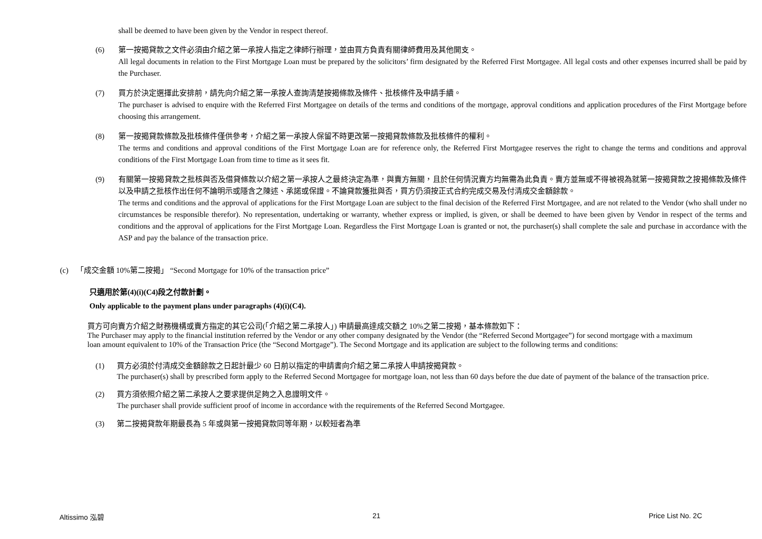shall be deemed to have been given by the Vendor in respect thereof.
(6) 第一按揭貸款之文件必須由介紹之第一承按人指定之律師行辦理，並由買方負責有關律師費用及其他開支。
All legal documents in relation to the First Mortgage Loan must be prepared by the solicitors’ firm designated by the Referred First Mortgagee. All legal costs and other expenses incurred shall be paid by the Purchaser.
(7) 買方於決定選擇此安排前，請先向介紹之第一承按人查詢清楚按揭條款及條件、批核條件及申請手續。
The purchaser is advised to enquire with the Referred First Mortgagee on details of the terms and conditions of the mortgage, approval conditions and application procedures of the First Mortgage before choosing this arrangement.
(8) 第一按揭貸款條款及批核條件僅供參考，介紹之第一承按人保留不時更改第一按揭貸款條款及批核條件的權利。
The terms and conditions and approval conditions of the First Mortgage Loan are for reference only, the Referred First Mortgagee reserves the right to change the terms and conditions and approval conditions of the First Mortgage Loan from time to time as it sees fit.
(9) 有關第一按揭貸款之批核與否及借貸條款以介紹之第一承按人之最終決定為準，與賣方無關，且於任何情況賣方均無需為此負責。賣方並無或不得被視為就第一按揭貸款之按揭條款及條件以及申請之批核作出任何不論明示或隱含之陳述、承諾或保證。不論貸款獲批與否，買方仍須按正式合約完成交易及付清成交金額餘款。
The terms and conditions and the approval of applications for the First Mortgage Loan are subject to the final decision of the Referred First Mortgagee, and are not related to the Vendor (who shall under no circumstances be responsible therefor). No representation, undertaking or warranty, whether express or implied, is given, or shall be deemed to have been given by Vendor in respect of the terms and conditions and the approval of applications for the First Mortgage Loan. Regardless the First Mortgage Loan is granted or not, the purchaser(s) shall complete the sale and purchase in accordance with the ASP and pay the balance of the transaction price.
(c) 「成交金額 10%第二按揭」 “Second Mortgage for 10% of the transaction price”
只適用於第(4)(i)(C4)段之付款計劃。
Only applicable to the payment plans under paragraphs (4)(i)(C4).
買方可向賣方介紹之財務機構或賣方指定的其它公司(「介紹之第二承按人」) 申請最高達成交額之 10%之第二按揭，基本條款如下：
The Purchaser may apply to the financial institution referred by the Vendor or any other company designated by the Vendor (the “Referred Second Mortgagee”) for second mortgage with a maximum loan amount equivalent to 10% of the Transaction Price (the “Second Mortgage”). The Second Mortgage and its application are subject to the following terms and conditions:
(1) 買方必須於付清成交金額餘款之日起計最少 60 日前以指定的申請書向介紹之第二承按人申請按揭貸款。
The purchaser(s) shall by prescribed form apply to the Referred Second Mortgagee for mortgage loan, not less than 60 days before the due date of payment of the balance of the transaction price.
(2) 買方須依照介紹之第二承按人之要求提供足夠之入息證明文件。
The purchaser shall provide sufficient proof of income in accordance with the requirements of the Referred Second Mortgagee.
(3) 第二按揭貸款年期最長為 5 年或與第一按揭貸款同等年期，以較短者為準
Altissimo 泓碧 21 Price List No. 2C